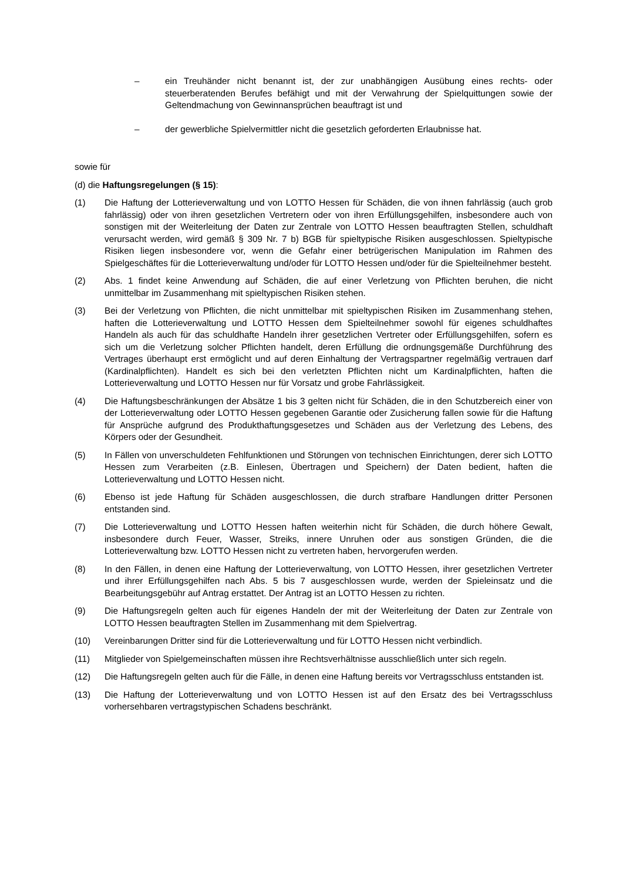– ein Treuhänder nicht benannt ist, der zur unabhängigen Ausübung eines rechts- oder steuerberatenden Berufes befähigt und mit der Verwahrung der Spielquittungen sowie der Geltendmachung von Gewinnansprüchen beauftragt ist und
– der gewerbliche Spielvermittler nicht die gesetzlich geforderten Erlaubnisse hat.
sowie für
(d) die Haftungsregelungen (§ 15):
(1) Die Haftung der Lotterieverwaltung und von LOTTO Hessen für Schäden, die von ihnen fahrlässig (auch grob fahrlässig) oder von ihren gesetzlichen Vertretern oder von ihren Erfüllungsgehilfen, insbesondere auch von sonstigen mit der Weiterleitung der Daten zur Zentrale von LOTTO Hessen beauftragten Stellen, schuldhaft verursacht werden, wird gemäß § 309 Nr. 7 b) BGB für spieltypische Risiken ausgeschlossen. Spieltypische Risiken liegen insbesondere vor, wenn die Gefahr einer betrügerischen Manipulation im Rahmen des Spielgeschäftes für die Lotterieverwaltung und/oder für LOTTO Hessen und/oder für die Spielteilnehmer besteht.
(2) Abs. 1 findet keine Anwendung auf Schäden, die auf einer Verletzung von Pflichten beruhen, die nicht unmittelbar im Zusammenhang mit spieltypischen Risiken stehen.
(3) Bei der Verletzung von Pflichten, die nicht unmittelbar mit spieltypischen Risiken im Zusammenhang stehen, haften die Lotterieverwaltung und LOTTO Hessen dem Spielteilnehmer sowohl für eigenes schuldhaftes Handeln als auch für das schuldhafte Handeln ihrer gesetzlichen Vertreter oder Erfüllungsgehilfen, sofern es sich um die Verletzung solcher Pflichten handelt, deren Erfüllung die ordnungsgemäße Durchführung des Vertrages überhaupt erst ermöglicht und auf deren Einhaltung der Vertragspartner regelmäßig vertrauen darf (Kardinalpflichten). Handelt es sich bei den verletzten Pflichten nicht um Kardinalpflichten, haften die Lotterieverwaltung und LOTTO Hessen nur für Vorsatz und grobe Fahrlässigkeit.
(4) Die Haftungsbeschränkungen der Absätze 1 bis 3 gelten nicht für Schäden, die in den Schutzbereich einer von der Lotterieverwaltung oder LOTTO Hessen gegebenen Garantie oder Zusicherung fallen sowie für die Haftung für Ansprüche aufgrund des Produkthaftungsgesetzes und Schäden aus der Verletzung des Lebens, des Körpers oder der Gesundheit.
(5) In Fällen von unverschuldeten Fehlfunktionen und Störungen von technischen Einrichtungen, derer sich LOTTO Hessen zum Verarbeiten (z.B. Einlesen, Übertragen und Speichern) der Daten bedient, haften die Lotterieverwaltung und LOTTO Hessen nicht.
(6) Ebenso ist jede Haftung für Schäden ausgeschlossen, die durch strafbare Handlungen dritter Personen entstanden sind.
(7) Die Lotterieverwaltung und LOTTO Hessen haften weiterhin nicht für Schäden, die durch höhere Gewalt, insbesondere durch Feuer, Wasser, Streiks, innere Unruhen oder aus sonstigen Gründen, die die Lotterieverwaltung bzw. LOTTO Hessen nicht zu vertreten haben, hervorgerufen werden.
(8) In den Fällen, in denen eine Haftung der Lotterieverwaltung, von LOTTO Hessen, ihrer gesetzlichen Vertreter und ihrer Erfüllungsgehilfen nach Abs. 5 bis 7 ausgeschlossen wurde, werden der Spieleinsatz und die Bearbeitungsgebühr auf Antrag erstattet. Der Antrag ist an LOTTO Hessen zu richten.
(9) Die Haftungsregeln gelten auch für eigenes Handeln der mit der Weiterleitung der Daten zur Zentrale von LOTTO Hessen beauftragten Stellen im Zusammenhang mit dem Spielvertrag.
(10) Vereinbarungen Dritter sind für die Lotterieverwaltung und für LOTTO Hessen nicht verbindlich.
(11) Mitglieder von Spielgemeinschaften müssen ihre Rechtsverhältnisse ausschließlich unter sich regeln.
(12) Die Haftungsregeln gelten auch für die Fälle, in denen eine Haftung bereits vor Vertragsschluss entstanden ist.
(13) Die Haftung der Lotterieverwaltung und von LOTTO Hessen ist auf den Ersatz des bei Vertragsschluss vorhersehbaren vertragstypischen Schadens beschränkt.